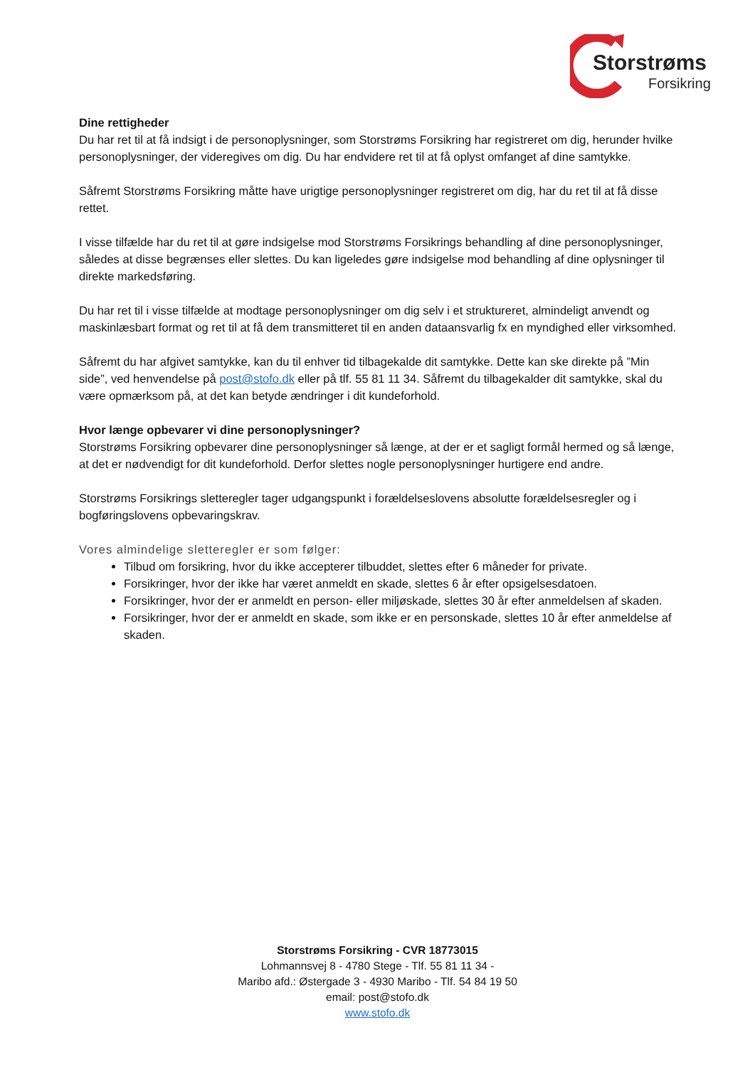Storstrøms
Forsikring
Dine rettigheder
Du har ret til at få indsigt i de personoplysninger, som Storstrøms Forsikring har registreret om dig, herunder hvilke personoplysninger, der videregives om dig. Du har endvidere ret til at få oplyst omfanget af dine samtykke.
Såfremt Storstrøms Forsikring måtte have urigtige personoplysninger registreret om dig, har du ret til at få disse rettet.
I visse tilfælde har du ret til at gøre indsigelse mod Storstrøms Forsikrings behandling af dine personoplysninger, således at disse begrænses eller slettes. Du kan ligeledes gøre indsigelse mod behandling af dine oplysninger til direkte markedsføring.
Du har ret til i visse tilfælde at modtage personoplysninger om dig selv i et struktureret, almindeligt anvendt og maskinlæsbart format og ret til at få dem transmitteret til en anden dataansvarlig fx en myndighed eller virksomhed.
Såfremt du har afgivet samtykke, kan du til enhver tid tilbagekalde dit samtykke. Dette kan ske direkte på ”Min side”, ved henvendelse på post@stofo.dk eller på tlf. 55 81 11 34. Såfremt du tilbagekalder dit samtykke, skal du være opmærksom på, at det kan betyde ændringer i dit kundeforhold.
Hvor længe opbevarer vi dine personoplysninger?
Storstrøms Forsikring opbevarer dine personoplysninger så længe, at der er et sagligt formål hermed og så længe, at det er nødvendigt for dit kundeforhold. Derfor slettes nogle personoplysninger hurtigere end andre.
Storstrøms Forsikrings sletteregler tager udgangspunkt i forældelseslovens absolutte forældelsesregler og i bogføringslovens opbevaringskrav.
Vores almindelige sletteregler er som følger:
Tilbud om forsikring, hvor du ikke accepterer tilbuddet, slettes efter 6 måneder for private.
Forsikringer, hvor der ikke har været anmeldt en skade, slettes 6 år efter opsigelsesdatoen.
Forsikringer, hvor der er anmeldt en person- eller miljøskade, slettes 30 år efter anmeldelsen af skaden.
Forsikringer, hvor der er anmeldt en skade, som ikke er en personskade, slettes 10 år efter anmeldelse af skaden.
Storstrøms Forsikring - CVR 18773015
Lohmannsvej 8 - 4780 Stege - Tlf. 55 81 11 34 -
Maribo afd.: Østergade 3 - 4930 Maribo - Tlf. 54 84 19 50
email: post@stofo.dk
www.stofo.dk